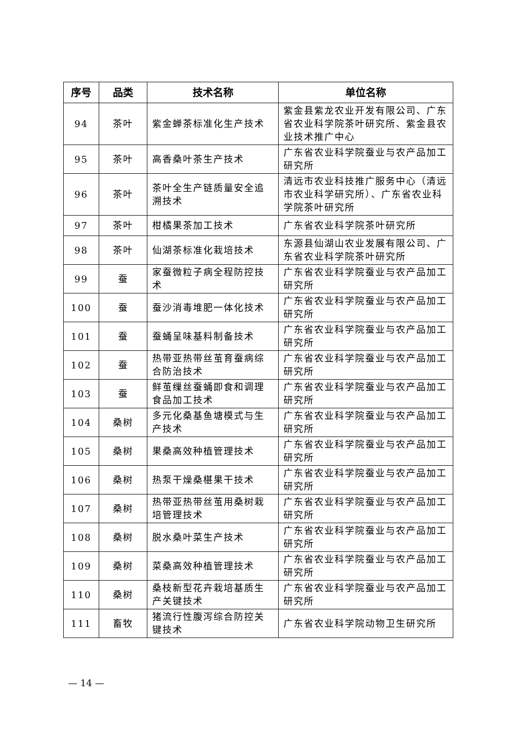| 序号 | 品类 | 技术名称 | 单位名称 |
| --- | --- | --- | --- |
| 94 | 茶叶 | 紫金蝉茶标准化生产技术 | 紫金县紫龙农业开发有限公司、广东省农业科学院茶叶研究所、紫金县农业技术推广中心 |
| 95 | 茶叶 | 高香桑叶茶生产技术 | 广东省农业科学院蚕业与农产品加工研究所 |
| 96 | 茶叶 | 茶叶全生产链质量安全追溯技术 | 清远市农业科技推广服务中心（清远市农业科学研究所）、广东省农业科学院茶叶研究所 |
| 97 | 茶叶 | 柑橘果茶加工技术 | 广东省农业科学院茶叶研究所 |
| 98 | 茶叶 | 仙湖茶标准化栽培技术 | 东源县仙湖山农业发展有限公司、广东省农业科学院茶叶研究所 |
| 99 | 蚕 | 家蚕微粒子病全程防控技术 | 广东省农业科学院蚕业与农产品加工研究所 |
| 100 | 蚕 | 蚕沙消毒堆肥一体化技术 | 广东省农业科学院蚕业与农产品加工研究所 |
| 101 | 蚕 | 蚕蛹呈味基料制备技术 | 广东省农业科学院蚕业与农产品加工研究所 |
| 102 | 蚕 | 热带亚热带丝茧育蚕病综合防治技术 | 广东省农业科学院蚕业与农产品加工研究所 |
| 103 | 蚕 | 鲜茧缫丝蚕蛹即食和调理食品加工技术 | 广东省农业科学院蚕业与农产品加工研究所 |
| 104 | 桑树 | 多元化桑基鱼塘模式与生产技术 | 广东省农业科学院蚕业与农产品加工研究所 |
| 105 | 桑树 | 果桑高效种植管理技术 | 广东省农业科学院蚕业与农产品加工研究所 |
| 106 | 桑树 | 热泵干燥桑椹果干技术 | 广东省农业科学院蚕业与农产品加工研究所 |
| 107 | 桑树 | 热带亚热带丝茧用桑树栽培管理技术 | 广东省农业科学院蚕业与农产品加工研究所 |
| 108 | 桑树 | 脱水桑叶菜生产技术 | 广东省农业科学院蚕业与农产品加工研究所 |
| 109 | 桑树 | 菜桑高效种植管理技术 | 广东省农业科学院蚕业与农产品加工研究所 |
| 110 | 桑树 | 桑枝新型花卉栽培基质生产关键技术 | 广东省农业科学院蚕业与农产品加工研究所 |
| 111 | 畜牧 | 猪流行性腹泻综合防控关键技术 | 广东省农业科学院动物卫生研究所 |
— 14 —